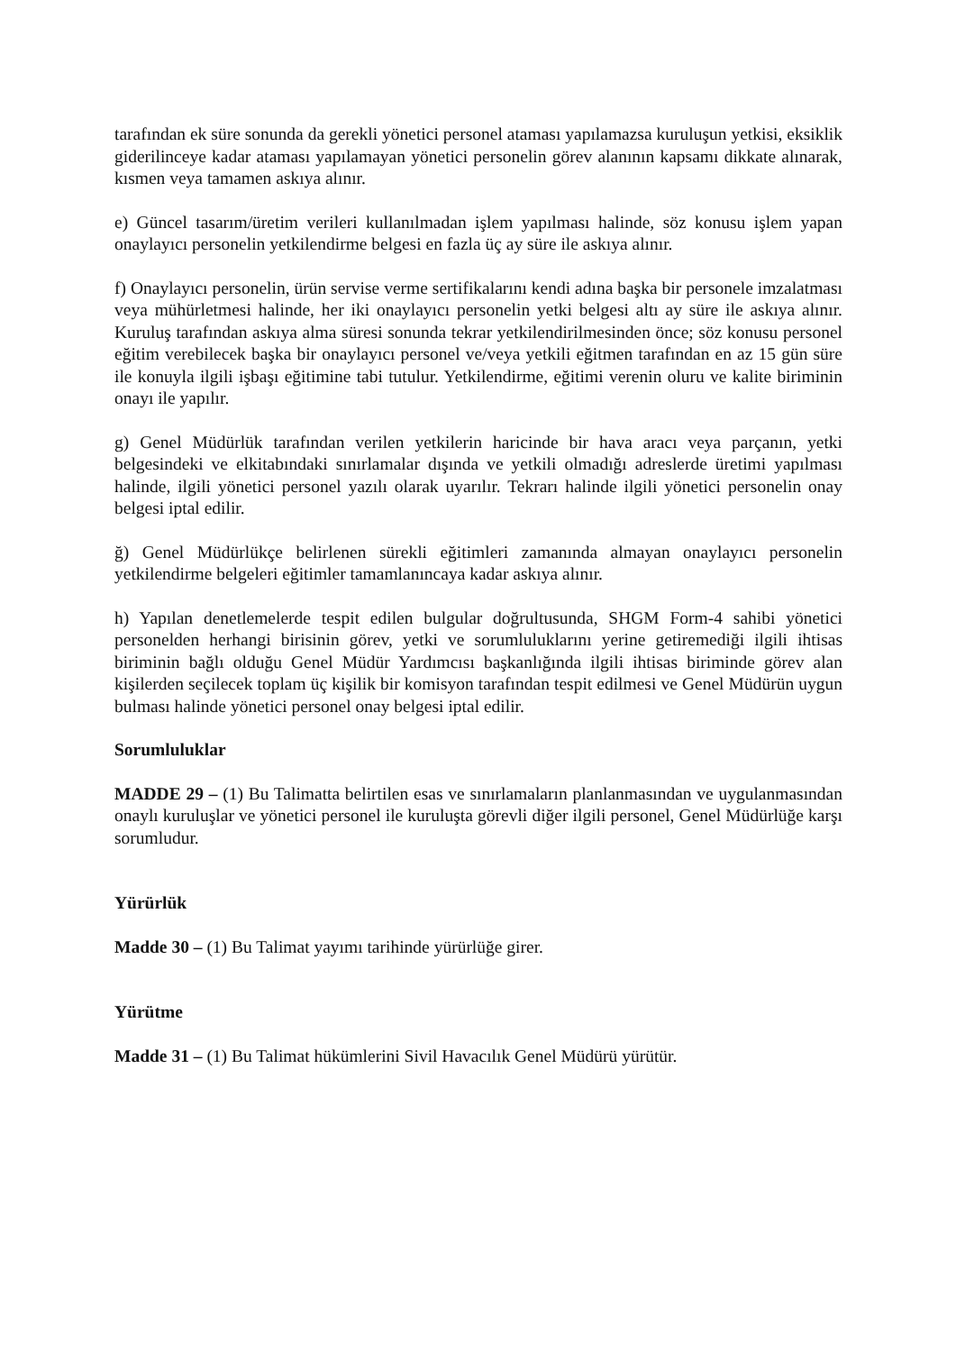tarafından ek süre sonunda da gerekli yönetici personel ataması yapılamazsa kuruluşun yetkisi, eksiklik giderilinceye kadar ataması yapılamayan yönetici personelin görev alanının kapsamı dikkate alınarak, kısmen veya tamamen askıya alınır.
e) Güncel tasarım/üretim verileri kullanılmadan işlem yapılması halinde, söz konusu işlem yapan onaylayıcı personelin yetkilendirme belgesi en fazla üç ay süre ile askıya alınır.
f) Onaylayıcı personelin, ürün servise verme sertifikalarını kendi adına başka bir personele imzalatması veya mühürletmesi halinde, her iki onaylayıcı personelin yetki belgesi altı ay süre ile askıya alınır. Kuruluş tarafından askıya alma süresi sonunda tekrar yetkilendirilmesinden önce; söz konusu personel eğitim verebilecek başka bir onaylayıcı personel ve/veya yetkili eğitmen tarafından en az 15 gün süre ile konuyla ilgili işbaşı eğitimine tabi tutulur. Yetkilendirme, eğitimi verenin oluru ve kalite biriminin onayı ile yapılır.
g) Genel Müdürlük tarafından verilen yetkilerin haricinde bir hava aracı veya parçanın, yetki belgesindeki ve elkitabındaki sınırlamalar dışında ve yetkili olmadığı adreslerde üretimi yapılması halinde, ilgili yönetici personel yazılı olarak uyarılır. Tekrarı halinde ilgili yönetici personelin onay belgesi iptal edilir.
ğ) Genel Müdürlükçe belirlenen sürekli eğitimleri zamanında almayan onaylayıcı personelin yetkilendirme belgeleri eğitimler tamamlanıncaya kadar askıya alınır.
h) Yapılan denetlemelerde tespit edilen bulgular doğrultusunda, SHGM Form-4 sahibi yönetici personelden herhangi birisinin görev, yetki ve sorumluluklarını yerine getiremediği ilgili ihtisas biriminin bağlı olduğu Genel Müdür Yardımcısı başkanlığında ilgili ihtisas biriminde görev alan kişilerden seçilecek toplam üç kişilik bir komisyon tarafından tespit edilmesi ve Genel Müdürün uygun bulması halinde yönetici personel onay belgesi iptal edilir.
Sorumluluklar
MADDE 29 – (1) Bu Talimatta belirtilen esas ve sınırlamaların planlanmasından ve uygulanmasından onaylı kuruluşlar ve yönetici personel ile kuruluşta görevli diğer ilgili personel, Genel Müdürlüğe karşı sorumludur.
Yürürlük
Madde 30 – (1) Bu Talimat yayımı tarihinde yürürlüğe girer.
Yürütme
Madde 31 – (1) Bu Talimat hükümlerini Sivil Havacılık Genel Müdürü yürütür.